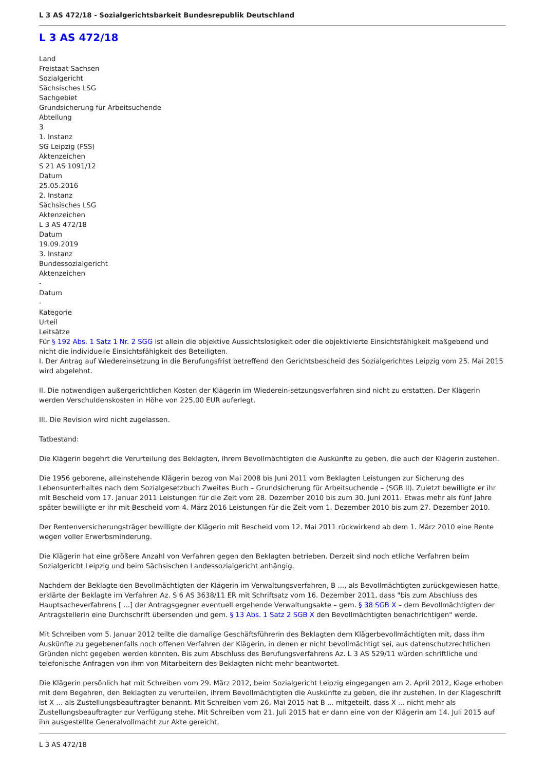L 3 AS 472/18 - Sozialgerichtsbarkeit Bundesrepublik Deutschland
L 3 AS 472/18
Land
Freistaat Sachsen
Sozialgericht
Sächsisches LSG
Sachgebiet
Grundsicherung für Arbeitsuchende
Abteilung
3
1. Instanz
SG Leipzig (FSS)
Aktenzeichen
S 21 AS 1091/12
Datum
25.05.2016
2. Instanz
Sächsisches LSG
Aktenzeichen
L 3 AS 472/18
Datum
19.09.2019
3. Instanz
Bundessozialgericht
Aktenzeichen
-
Datum
-
Kategorie
Urteil
Leitsätze
Für § 192 Abs. 1 Satz 1 Nr. 2 SGG ist allein die objektive Aussichtslosigkeit oder die objektivierte Einsichtsfähigkeit maßgebend und nicht die individuelle Einsichtsfähigkeit des Beteiligten.
I. Der Antrag auf Wiedereinsetzung in die Berufungsfrist betreffend den Gerichtsbescheid des Sozialgerichtes Leipzig vom 25. Mai 2015 wird abgelehnt.
II. Die notwendigen außergerichtlichen Kosten der Klägerin im Wiederein-setzungsverfahren sind nicht zu erstatten. Der Klägerin werden Verschuldenskosten in Höhe von 225,00 EUR auferlegt.
III. Die Revision wird nicht zugelassen.
Tatbestand:
Die Klägerin begehrt die Verurteilung des Beklagten, ihrem Bevollmächtigten die Auskünfte zu geben, die auch der Klägerin zustehen.
Die 1956 geborene, alleinstehende Klägerin bezog von Mai 2008 bis Juni 2011 vom Beklagten Leistungen zur Sicherung des Lebensunterhaltes nach dem Sozialgesetzbuch Zweites Buch – Grundsicherung für Arbeitsuchende – (SGB II). Zuletzt bewilligte er ihr mit Bescheid vom 17. Januar 2011 Leistungen für die Zeit vom 28. Dezember 2010 bis zum 30. Juni 2011. Etwas mehr als fünf Jahre später bewilligte er ihr mit Bescheid vom 4. März 2016 Leistungen für die Zeit vom 1. Dezember 2010 bis zum 27. Dezember 2010.
Der Rentenversicherungsträger bewilligte der Klägerin mit Bescheid vom 12. Mai 2011 rückwirkend ab dem 1. März 2010 eine Rente wegen voller Erwerbsminderung.
Die Klägerin hat eine größere Anzahl von Verfahren gegen den Beklagten betrieben. Derzeit sind noch etliche Verfahren beim Sozialgericht Leipzig und beim Sächsischen Landessozialgericht anhängig.
Nachdem der Beklagte den Bevollmächtigten der Klägerin im Verwaltungsverfahren, B ..., als Bevollmächtigten zurückgewiesen hatte, erklärte der Beklagte im Verfahren Az. S 6 AS 3638/11 ER mit Schriftsatz vom 16. Dezember 2011, dass "bis zum Abschluss des Hauptsacheverfahrens [ ...] der Antragsgegner eventuell ergehende Verwaltungsakte – gem. § 38 SGB X – dem Bevollmächtigten der Antragstellerin eine Durchschrift übersenden und gem. § 13 Abs. 1 Satz 2 SGB X den Bevollmächtigten benachrichtigen" werde.
Mit Schreiben vom 5. Januar 2012 teilte die damalige Geschäftsführerin des Beklagten dem Klägerbevollmächtigten mit, dass ihm Auskünfte zu gegebenenfalls noch offenen Verfahren der Klägerin, in denen er nicht bevollmächtigt sei, aus datenschutzrechtlichen Gründen nicht gegeben werden könnten. Bis zum Abschluss des Berufungsverfahrens Az. L 3 AS 529/11 würden schriftliche und telefonische Anfragen von ihm von Mitarbeitern des Beklagten nicht mehr beantwortet.
Die Klägerin persönlich hat mit Schreiben vom 29. März 2012, beim Sozialgericht Leipzig eingegangen am 2. April 2012, Klage erhoben mit dem Begehren, den Beklagten zu verurteilen, ihrem Bevollmächtigten die Auskünfte zu geben, die ihr zustehen. In der Klageschrift ist X ... als Zustellungsbeauftragter benannt. Mit Schreiben vom 26. Mai 2015 hat B ... mitgeteilt, dass X ... nicht mehr als Zustellungsbeauftragter zur Verfügung stehe. Mit Schreiben vom 21. Juli 2015 hat er dann eine von der Klägerin am 14. Juli 2015 auf ihn ausgestellte Generalvollmacht zur Akte gereicht.
L 3 AS 472/18